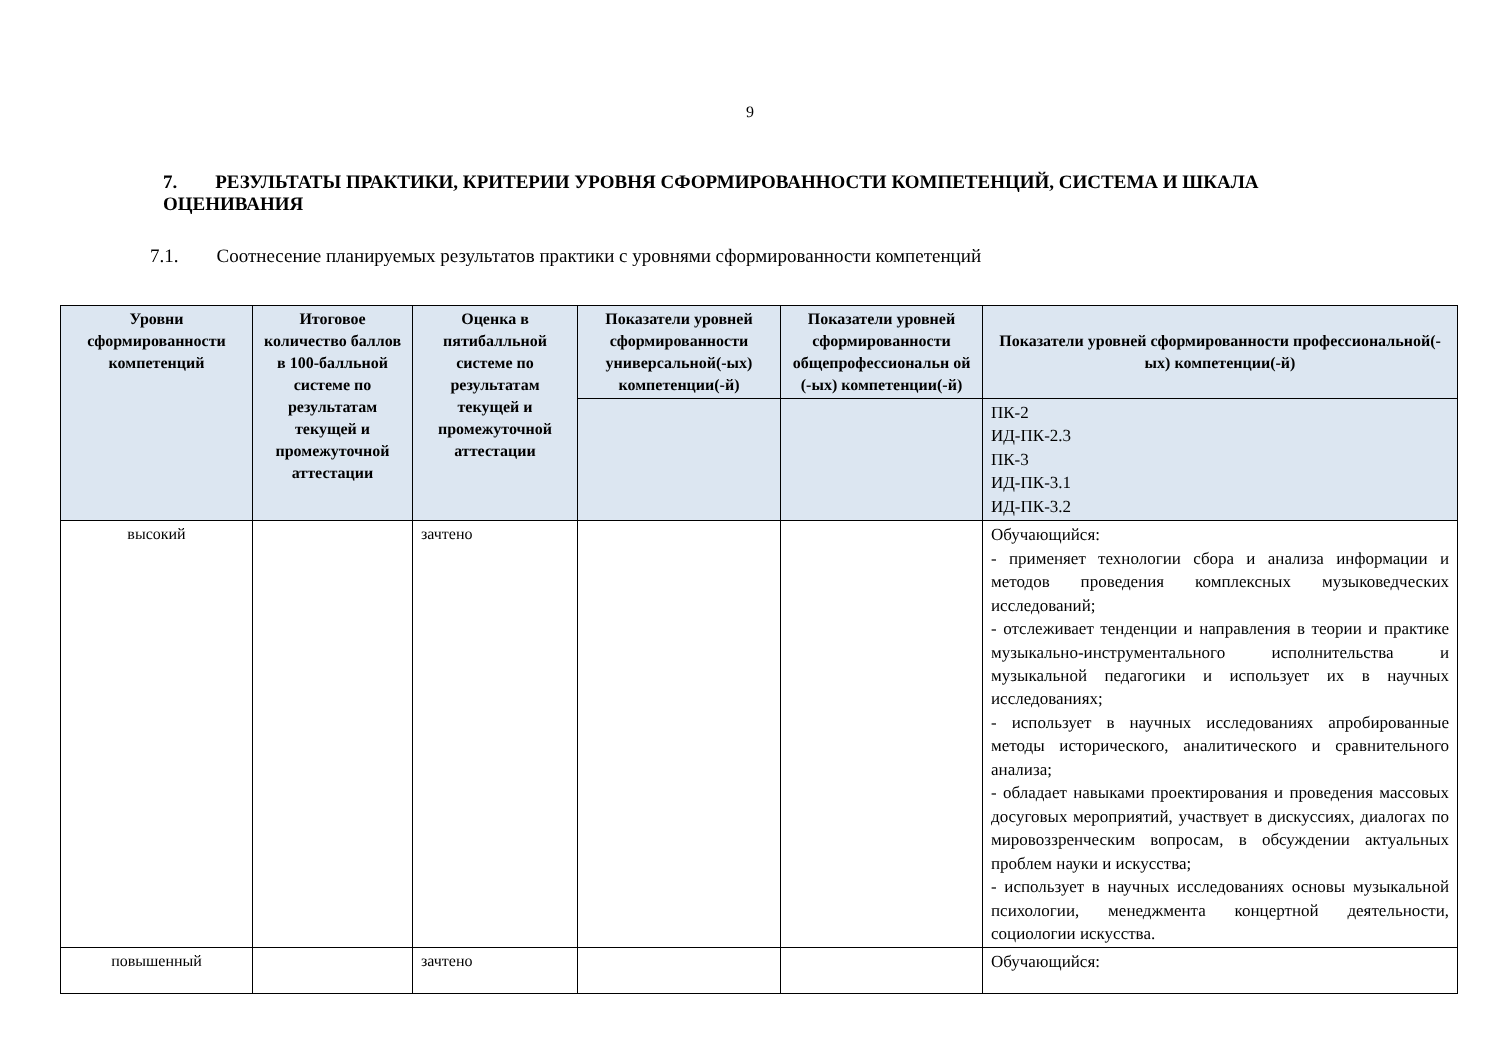9
7. РЕЗУЛЬТАТЫ ПРАКТИКИ, КРИТЕРИИ УРОВНЯ СФОРМИРОВАННОСТИ КОМПЕТЕНЦИЙ, СИСТЕМА И ШКАЛА ОЦЕНИВАНИЯ
7.1. Соотнесение планируемых результатов практики с уровнями сформированности компетенций
| Уровни сформированности компетенций | Итоговое количество баллов в 100-балльной системе по результатам текущей и промежуточной аттестации | Оценка в пятибалльной системе по результатам текущей и промежуточной аттестации | Показатели уровней сформированности универсальной(-ых) компетенции(-й) | Показатели уровней сформированности общепрофессиональн ой (-ых) компетенции(-й) | Показатели уровней сформированности профессиональной(-ых) компетенции(-й) |
| --- | --- | --- | --- | --- | --- |
| | | | | | ПК-2 ИД-ПК-2.3 ПК-3 ИД-ПК-3.1 ИД-ПК-3.2 |
| высокий | | зачтено | | | Обучающийся: - применяет технологии сбора и анализа информации и методов проведения комплексных музыковедческих исследований; - отслеживает тенденции и направления в теории и практике музыкально-инструментального исполнительства и музыкальной педагогики и использует их в научных исследованиях; - использует в научных исследованиях апробированные методы исторического, аналитического и сравнительного анализа; - обладает навыками проектирования и проведения массовых досуговых мероприятий, участвует в дискуссиях, диалогах по мировоззренческим вопросам, в обсуждении актуальных проблем науки и искусства; - использует в научных исследованиях основы музыкальной психологии, менеджмента концертной деятельности, социологии искусства. |
| повышенный | | зачтено | | | Обучающийся: |